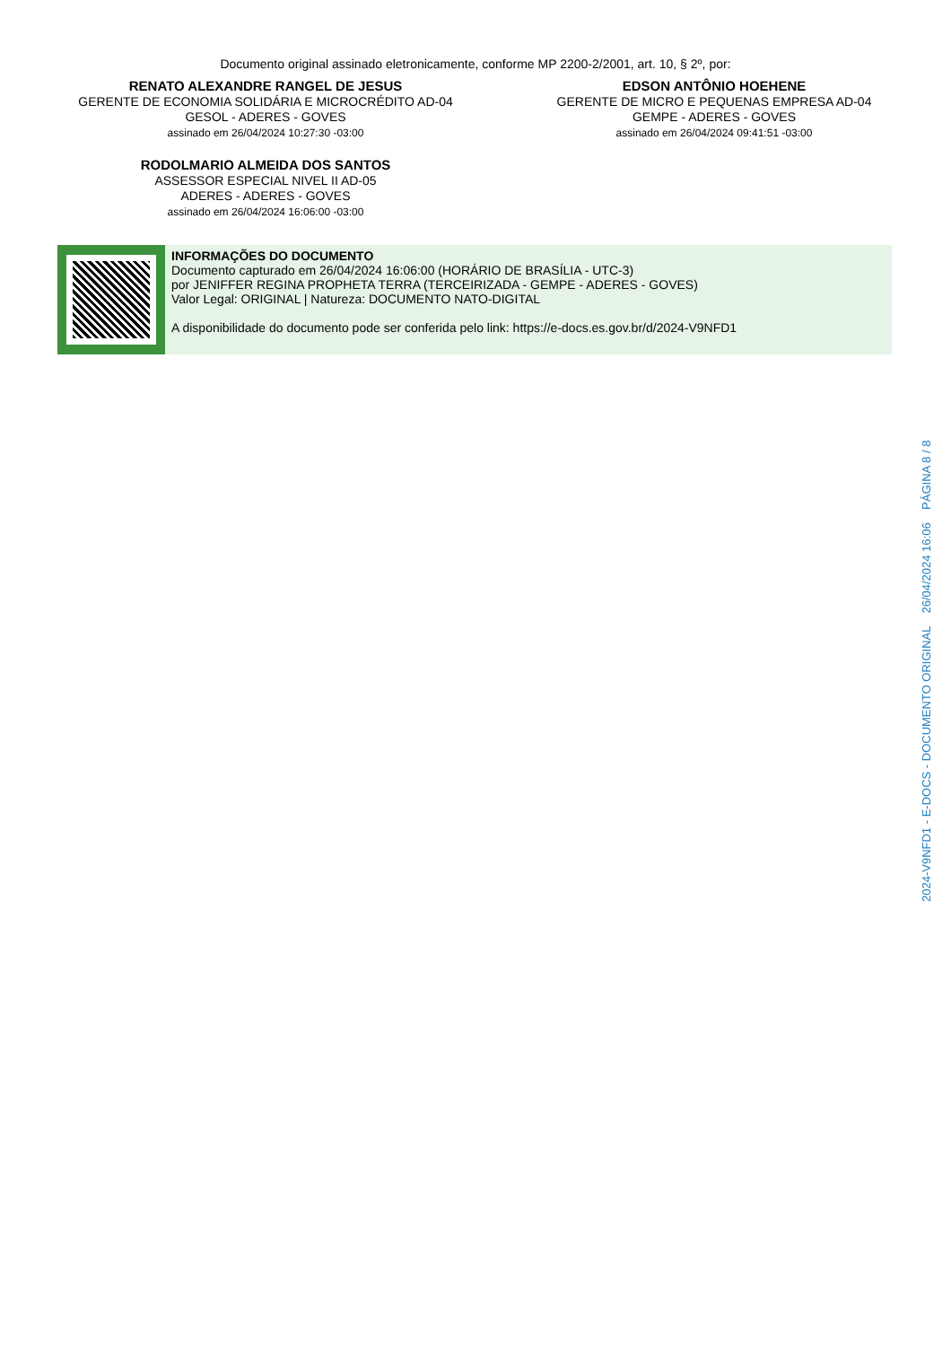Documento original assinado eletronicamente, conforme MP 2200-2/2001, art. 10, § 2º, por:
RENATO ALEXANDRE RANGEL DE JESUS
GERENTE DE ECONOMIA SOLIDÁRIA E MICROCRÉDITO AD-04
GESOL - ADERES - GOVES
assinado em 26/04/2024 10:27:30 -03:00
EDSON ANTÔNIO HOEHENE
GERENTE DE MICRO E PEQUENAS EMPRESA AD-04
GEMPE - ADERES - GOVES
assinado em 26/04/2024 09:41:51 -03:00
RODOLMARIO ALMEIDA DOS SANTOS
ASSESSOR ESPECIAL NIVEL II AD-05
ADERES - ADERES - GOVES
assinado em 26/04/2024 16:06:00 -03:00
INFORMAÇÕES DO DOCUMENTO
Documento capturado em 26/04/2024 16:06:00 (HORÁRIO DE BRASÍLIA - UTC-3)
por JENIFFER REGINA PROPHETA TERRA (TERCEIRIZADA - GEMPE - ADERES - GOVES)
Valor Legal: ORIGINAL | Natureza: DOCUMENTO NATO-DIGITAL
A disponibilidade do documento pode ser conferida pelo link: https://e-docs.es.gov.br/d/2024-V9NFD1
2024-V9NFD1 - E-DOCS - DOCUMENTO ORIGINAL 26/04/2024 16:06 PÁGINA 8 / 8